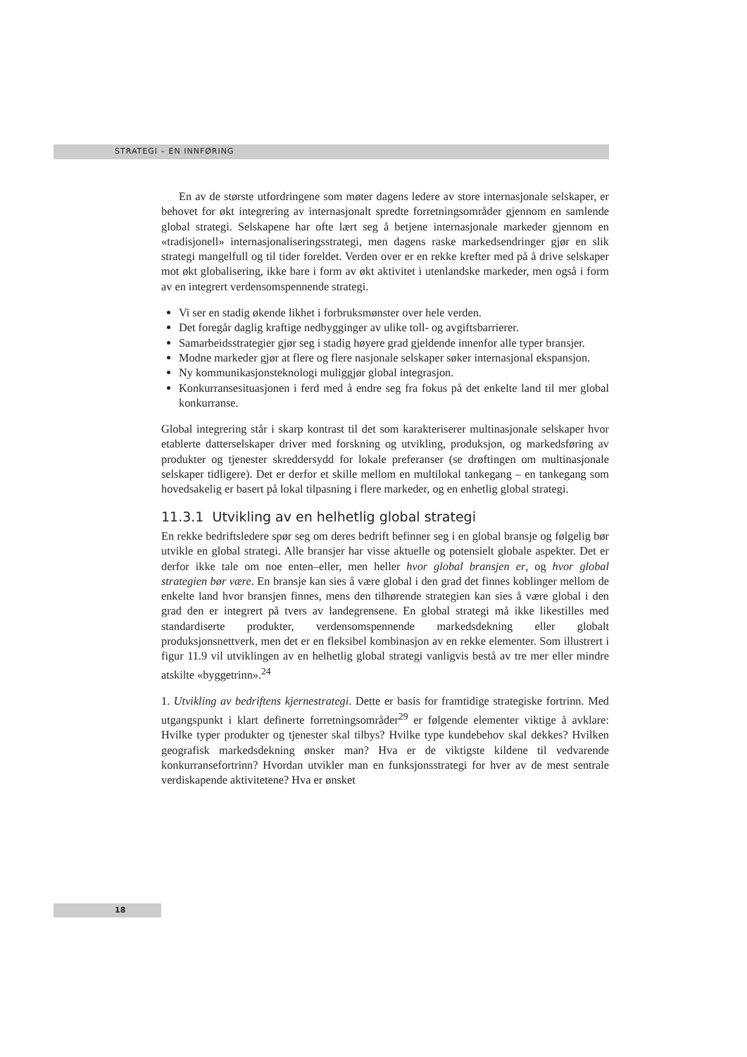STRATEGI – EN INNFØRING
En av de største utfordringene som møter dagens ledere av store internasjonale selskaper, er behovet for økt integrering av internasjonalt spredte forretningsområder gjennom en samlende global strategi. Selskapene har ofte lært seg å betjene internasjonale markeder gjennom en «tradisjonell» internasjonaliseringsstrategi, men dagens raske markedsendringer gjør en slik strategi mangelfull og til tider foreldet. Verden over er en rekke krefter med på å drive selskaper mot økt globalisering, ikke bare i form av økt aktivitet i utenlandske markeder, men også i form av en integrert verdensomspennende strategi.
Vi ser en stadig økende likhet i forbruksmønster over hele verden.
Det foregår daglig kraftige nedbygginger av ulike toll- og avgiftsbarrierer.
Samarbeidsstrategier gjør seg i stadig høyere grad gjeldende innenfor alle typer bransjer.
Modne markeder gjør at flere og flere nasjonale selskaper søker internasjonal ekspansjon.
Ny kommunikasjonsteknologi muliggjør global integrasjon.
Konkurransesituasjonen i ferd med å endre seg fra fokus på det enkelte land til mer global konkurranse.
Global integrering står i skarp kontrast til det som karakteriserer multinasjonale selskaper hvor etablerte datterselskaper driver med forskning og utvikling, produksjon, og markedsføring av produkter og tjenester skreddersydd for lokale preferanser (se drøftingen om multinasjonale selskaper tidligere). Det er derfor et skille mellom en multilokal tankegang – en tankegang som hovedsakelig er basert på lokal tilpasning i flere markeder, og en enhetlig global strategi.
11.3.1 Utvikling av en helhetlig global strategi
En rekke bedriftsledere spør seg om deres bedrift befinner seg i en global bransje og følgelig bør utvikle en global strategi. Alle bransjer har visse aktuelle og potensielt globale aspekter. Det er derfor ikke tale om noe enten–eller, men heller hvor global bransjen er, og hvor global strategien bør være. En bransje kan sies å være global i den grad det finnes koblinger mellom de enkelte land hvor bransjen finnes, mens den tilhørende strategien kan sies å være global i den grad den er integrert på tvers av landegrensene. En global strategi må ikke likestilles med standardiserte produkter, verdensomspennende markedsdekning eller globalt produksjonsnettverk, men det er en fleksibel kombinasjon av en rekke elementer. Som illustrert i figur 11.9 vil utviklingen av en helhetlig global strategi vanligvis bestå av tre mer eller mindre atskilte «byggetrinn».<sup>24</sup>
1. Utvikling av bedriftens kjernestrategi. Dette er basis for framtidige strategiske fortrinn. Med utgangspunkt i klart definerte forretningsområder<sup>29</sup> er følgende elementer viktige å avklare: Hvilke typer produkter og tjenester skal tilbys? Hvilke type kundebehov skal dekkes? Hvilken geografisk markedsdekning ønsker man? Hva er de viktigste kildene til vedvarende konkurransefortrinn? Hvordan utvikler man en funksjonsstrategi for hver av de mest sentrale verdiskapende aktivitetene? Hva er ønsket
18